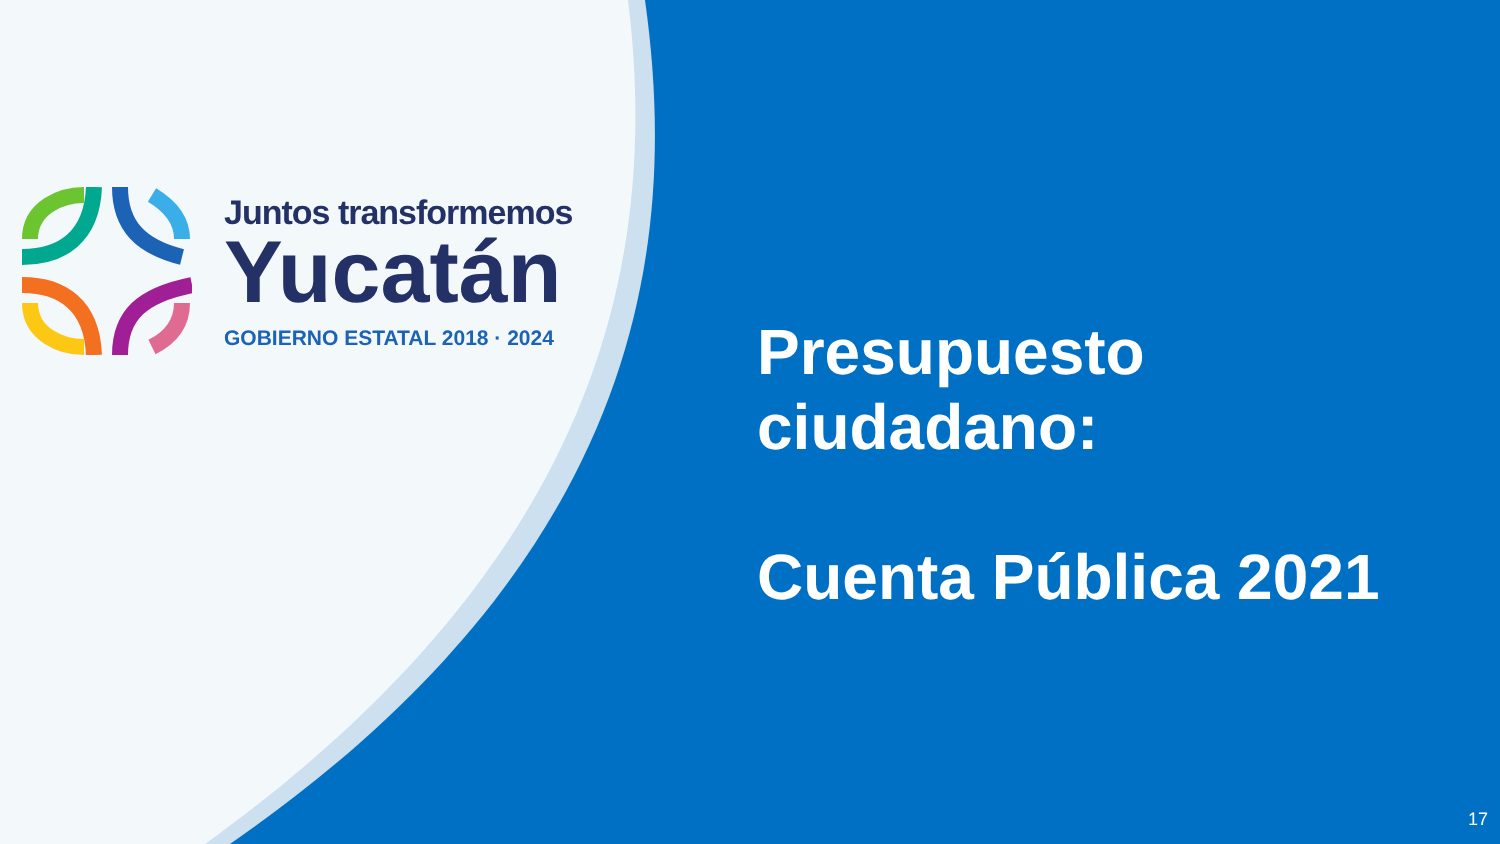Juntos transformemos
Yucatán
GOBIERNO ESTATAL 2018 · 2024
Presupuesto
ciudadano:
Cuenta Pública 2021
17